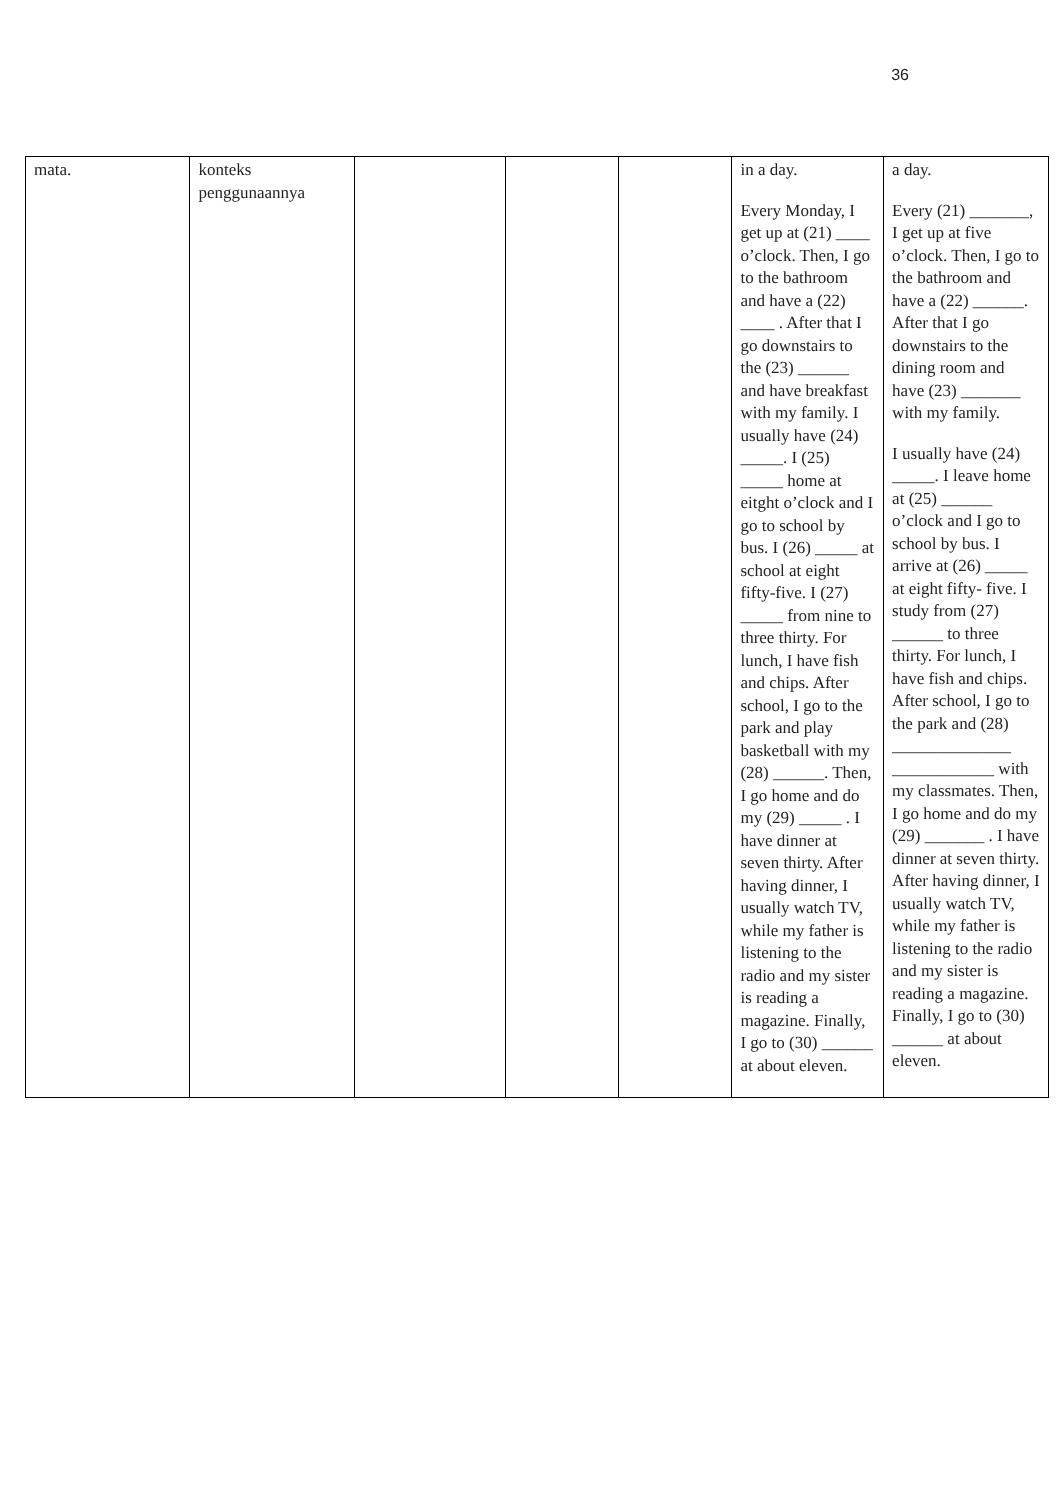36
| mata. | konteks penggunaannya | | | | in a day. Every Monday, I get up at (21) ____ o’clock. Then, I go to the bathroom and have a (22) ____ . After that I go downstairs to the (23) ______ and have breakfast with my family. I usually have (24) _____. I (25) _____ home at eitght o’clock and I go to school by bus. I (26) _____ at school at eight fifty-five. I (27) _____ from nine to three thirty. For lunch, I have fish and chips. After school, I go to the park and play basketball with my (28) ______. Then, I go home and do my (29) _____ . I have dinner at seven thirty. After having dinner, I usually watch TV, while my father is listening to the radio and my sister is reading a magazine. Finally, I go to (30) ______ at about eleven. | a day. Every (21) _______, I get up at five o’clock. Then, I go to the bathroom and have a (22) ______. After that I go downstairs to the dining room and have (23) _______ with my family. I usually have (24) _____. I leave home at (25) ______ o’clock and I go to school by bus. I arrive at (26) _____ at eight fifty- five. I study from (27) ______ to three thirty. For lunch, I have fish and chips. After school, I go to the park and (28) ______________ ____________ with my classmates. Then, I go home and do my (29) _______ . I have dinner at seven thirty. After having dinner, I usually watch TV, while my father is listening to the radio and my sister is reading a magazine. Finally, I go to (30) ______ at about eleven. |